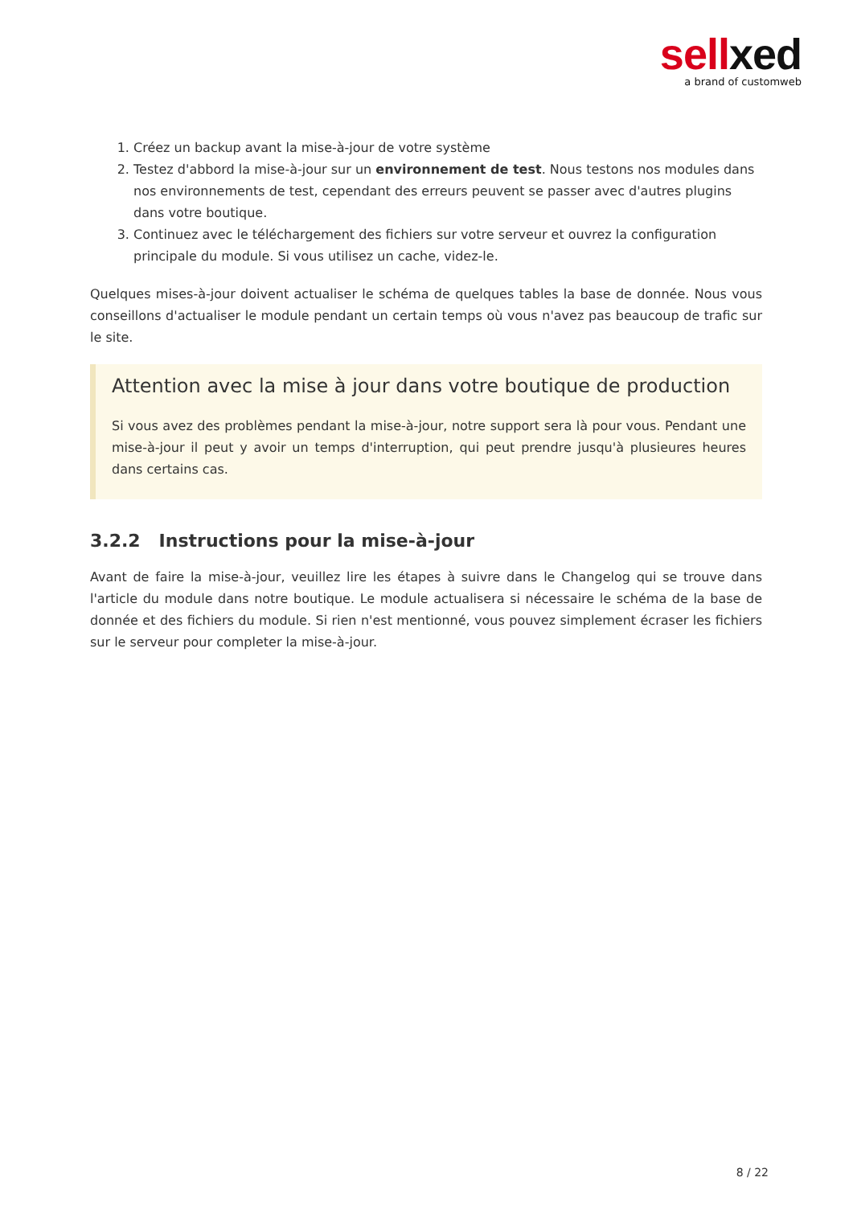sell xed
a brand of customweb
1. Créez un backup avant la mise-à-jour de votre système
2. Testez d'abbord la mise-à-jour sur un environnement de test. Nous testons nos modules dans nos environnements de test, cependant des erreurs peuvent se passer avec d'autres plugins dans votre boutique.
3. Continuez avec le téléchargement des fichiers sur votre serveur et ouvrez la configuration principale du module. Si vous utilisez un cache, videz-le.
Quelques mises-à-jour doivent actualiser le schéma de quelques tables la base de donnée. Nous vous conseillons d'actualiser le module pendant un certain temps où vous n'avez pas beaucoup de trafic sur le site.
Attention avec la mise à jour dans votre boutique de production
Si vous avez des problèmes pendant la mise-à-jour, notre support sera là pour vous. Pendant une mise-à-jour il peut y avoir un temps d'interruption, qui peut prendre jusqu'à plusieures heures dans certains cas.
3.2.2 Instructions pour la mise-à-jour
Avant de faire la mise-à-jour, veuillez lire les étapes à suivre dans le Changelog qui se trouve dans l'article du module dans notre boutique. Le module actualisera si nécessaire le schéma de la base de donnée et des fichiers du module. Si rien n'est mentionné, vous pouvez simplement écraser les fichiers sur le serveur pour completer la mise-à-jour.
8 / 22